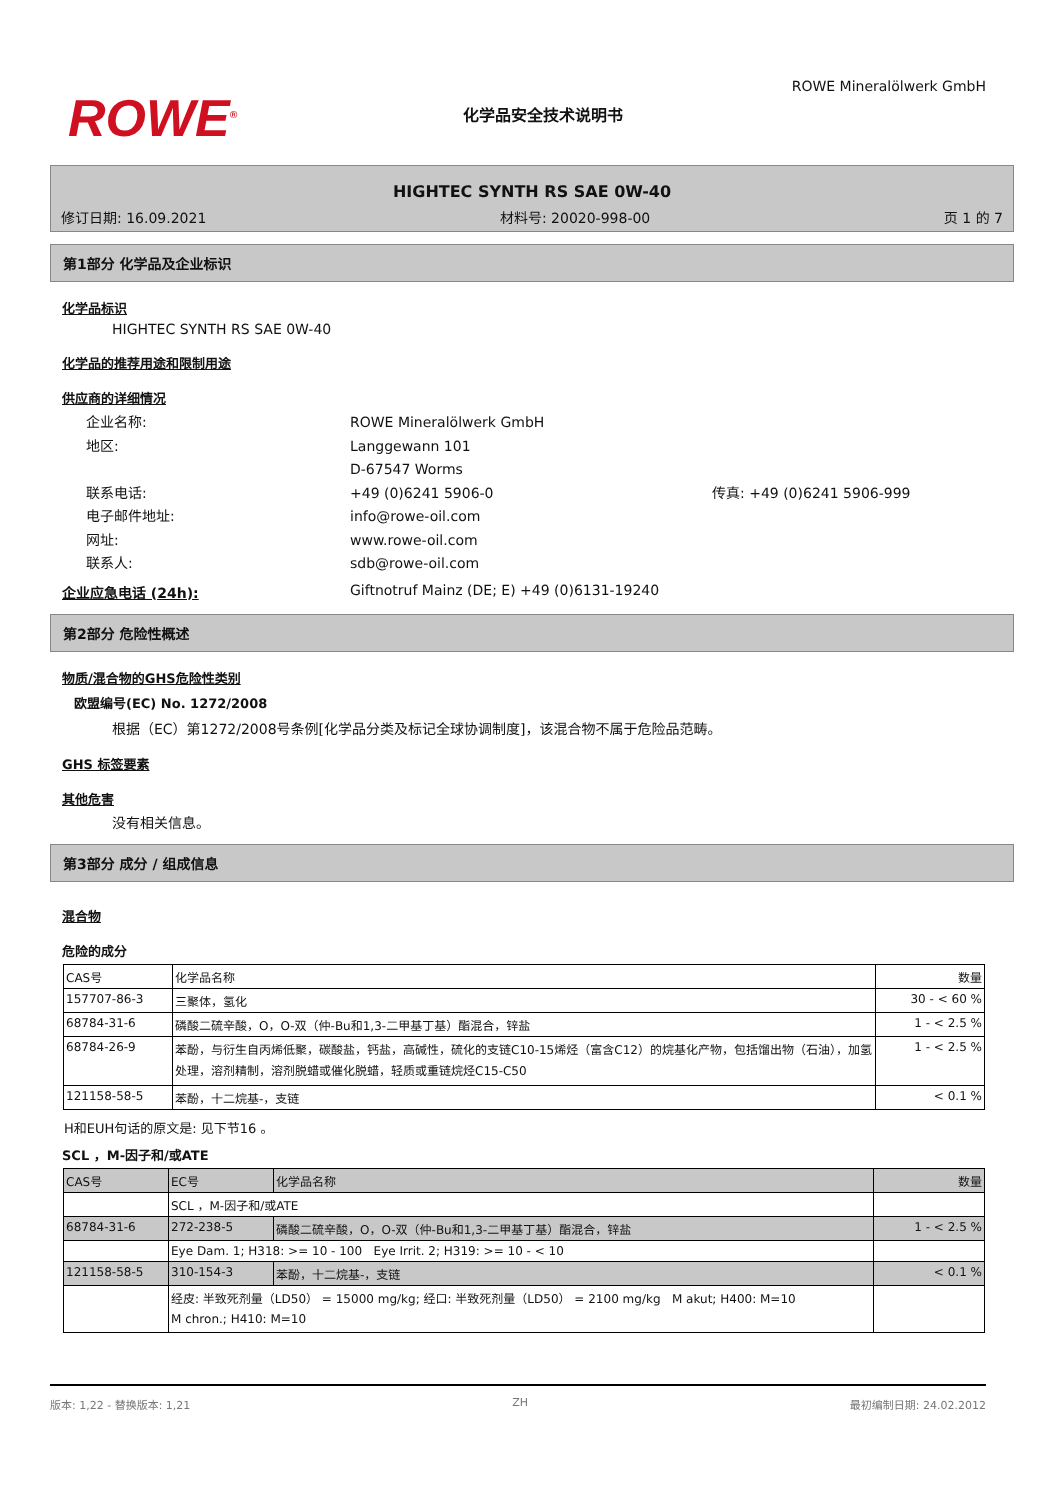ROWE<sup>®</sup>
化学品安全技术说明书
ROWE Mineralölwerk GmbH
HIGHTEC SYNTH RS SAE 0W-40
修订日期: 16.09.2021 材料号: 20020-998-00 页 1 的 7
第1部分 化学品及企业标识
化学品标识
HIGHTEC SYNTH RS SAE 0W-40
化学品的推荐用途和限制用途
供应商的详细情况
企业名称: ROWE Mineralölwerk GmbH 地区: Langgewann 101 D-67547 Worms 联系电话: +49 (0)6241 5906-0 传真: +49 (0)6241 5906-999 电子邮件地址: info@rowe-oil.com 网址: www.rowe-oil.com 联系人: sdb@rowe-oil.com
企业应急电话 (24h): Giftnotruf Mainz (DE; E) +49 (0)6131-19240
第2部分 危险性概述
物质/混合物的GHS危险性类别
欧盟编号(EC) No. 1272/2008
根据（EC）第1272/2008号条例[化学品分类及标记全球协调制度]，该混合物不属于危险品范畴。
GHS 标签要素
其他危害
没有相关信息。
第3部分 成分 / 组成信息
混合物
危险的成分
| CAS号 | 化学品名称 | 数量 |
| --- | --- | --- |
| 157707-86-3 | 三聚体，氢化 | 30 - < 60 % |
| 68784-31-6 | 磷酸二硫辛酸，O，O-双（仲-Bu和1,3-二甲基丁基）酯混合，锌盐 | 1 - < 2.5 % |
| 68784-26-9 | 苯酚，与衍生自丙烯低聚，碳酸盐，钙盐，高碱性，硫化的支链C10-15烯烃（富含C12）的烷基化产物，包括馏出物（石油），加氢处理，溶剂精制，溶剂脱蜡或催化脱蜡，轻质或重链烷烃C15-C50 | 1 - < 2.5 % |
| 121158-58-5 | 苯酚，十二烷基-，支链 | < 0.1 % |
H和EUH句话的原文是: 见下节16 。
SCL ，M-因子和/或ATE
| CAS号 | EC号 | 化学品名称 | 数量 |
| --- | --- | --- | --- |
| | SCL ，M-因子和/或ATE | | |
| 68784-31-6 | 272-238-5 | 磷酸二硫辛酸，O，O-双（仲-Bu和1,3-二甲基丁基）酯混合，锌盐 | 1 - < 2.5 % |
| | Eye Dam. 1; H318: >= 10 - 100 Eye Irrit. 2; H319: >= 10 - < 10 | | |
| 121158-58-5 | 310-154-3 | 苯酚，十二烷基-，支链 | < 0.1 % |
| | 经皮: 半致死剂量（LD50） = 15000 mg/kg; 经口: 半致死剂量（LD50） = 2100 mg/kg M akut; H400: M=10 M chron.; H410: M=10 | | |
版本: 1,22 - 替换版本: 1,21 ZH 最初编制日期: 24.02.2012